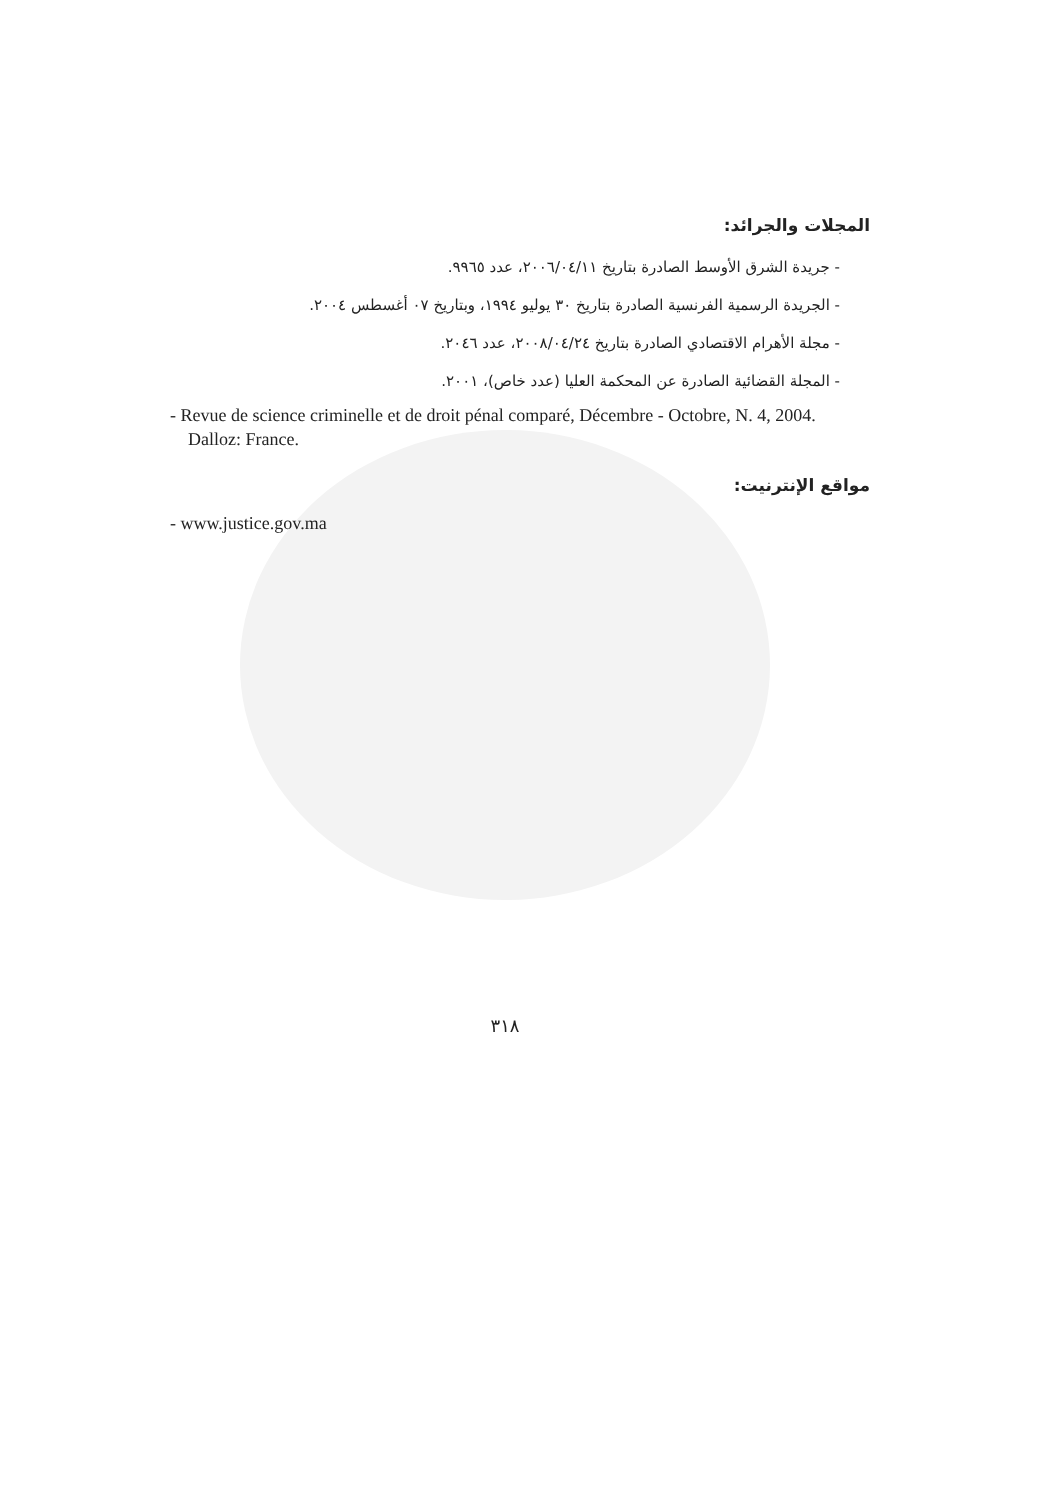المجلات والجرائد:
- جريدة الشرق الأوسط الصادرة بتاريخ ٢٠٠٦/٠٤/١١، عدد ٩٩٦٥.
- الجريدة الرسمية الفرنسية الصادرة بتاريخ ٣٠ يوليو ١٩٩٤، وبتاريخ ٠٧ أغسطس ٢٠٠٤.
- مجلة الأهرام الاقتصادي الصادرة بتاريخ ٢٠٠٨/٠٤/٢٤، عدد ٢٠٤٦.
- المجلة القضائية الصادرة عن المحكمة العليا (عدد خاص)، ٢٠٠١.
- Revue de science criminelle et de droit pénal comparé, Décembre - Octobre, N. 4, 2004. Dalloz: France.
مواقع الإنترنيت:
- www.justice.gov.ma
٣١٨